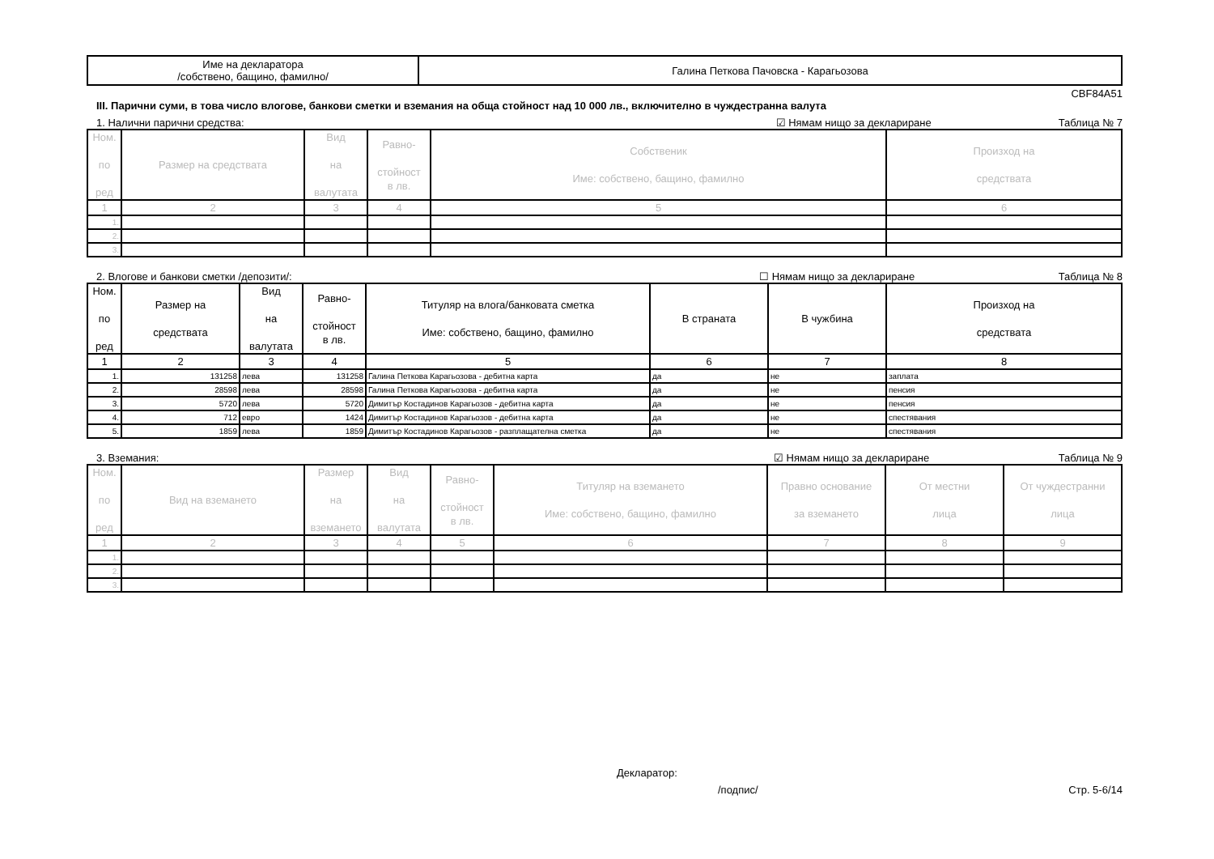| Име на декларатора /собствено, бащино, фамилно/ | Галина Петкова Пачовска - Карагьозова |
CBF84A51
III. Парични суми, в това число влогове, банкови сметки и вземания на обща стойност над 10 000 лв., включително в чуждестранна валута
1. Налични парични средства: ☑ Нямам нищо за деклариране Таблица № 7
| Ном. по ред | Размер на средствата | Вид на валутата | Равно- стойност в лв. | Собственик Име: собствено, бащино, фамилно | Произход на средствата |
| --- | --- | --- | --- | --- | --- |
| 1 | 2 | 3 | 4 | 5 | 6 |
| 1. | | | | | |
| 2. | | | | | |
| 3. | | | | | |
2. Влогове и банкови сметки /депозити/: ☐ Нямам нищо за деклариране Таблица № 8
| Ном. по ред | Размер на средствата | Вид на валутата | Равно- стойност в лв. | Титуляр на влога/банковата сметка Име: собствено, бащино, фамилно | В страната | В чужбина | Произход на средствата |
| --- | --- | --- | --- | --- | --- | --- | --- |
| 1 | 2 | 3 | 4 | 5 | 6 | 7 | 8 |
| 1. | 131258 | лева | 131258 | Галина Петкова Карагьозова - дебитна карта | да | не | заплата |
| 2. | 28598 | лева | 28598 | Галина Петкова Карагьозова - дебитна карта | да | не | пенсия |
| 3. | 5720 | лева | 5720 | Димитър Костадинов Карагьозов - дебитна карта | да | не | пенсия |
| 4. | 712 | евро | 1424 | Димитър Костадинов Карагьозов - дебитна карта | да | не | спестявания |
| 5. | 1859 | лева | 1859 | Димитър Костадинов Карагьозов - разплащателна сметка | да | не | спестявания |
3. Вземания: ☑ Нямам нищо за деклариране Таблица № 9
| Ном. по ред | Вид на вземането | Размер на вземането | Вид на валутата | Равно- стойност в лв. | Титуляр на вземането Име: собствено, бащино, фамилно | Правно основание за вземането | От местни лица | От чуждестранни лица |
| --- | --- | --- | --- | --- | --- | --- | --- | --- |
| 1 | 2 | 3 | 4 | 5 | 6 | 7 | 8 | 9 |
| 1. | | | | | | | | |
| 2. | | | | | | | | |
| 3. | | | | | | | | |
Декларатор:
/подпис/ Стр. 5-6/14